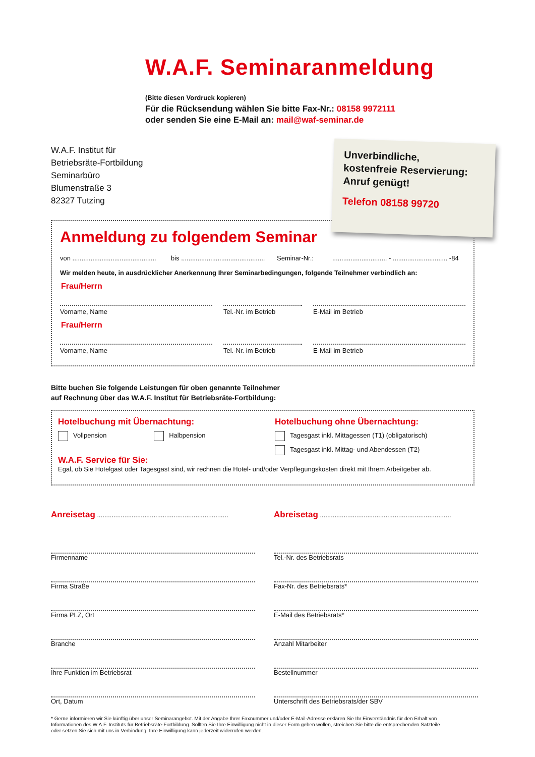W.A.F. Seminaranmeldung
(Bitte diesen Vordruck kopieren)
Für die Rücksendung wählen Sie bitte Fax-Nr.: 08158 9972111
oder senden Sie eine E-Mail an: mail@waf-seminar.de
W.A.F. Institut für
Betriebsräte-Fortbildung
Seminarbüro
Blumenstraße 3
82327 Tutzing
Anmeldung zu folgendem Seminar
von .............................................. bis .............................................. Seminar-Nr.:.............................. - .............................. -84
Wir melden heute, in ausdrücklicher Anerkennung Ihrer Seminarbedingungen, folgende Teilnehmer verbindlich an:
Frau/Herrn
Vorname, Name Tel.-Nr. im Betrieb E-Mail im Betrieb
Frau/Herrn
Vorname, Name Tel.-Nr. im Betrieb E-Mail im Betrieb
Unverbindliche,
kostenfreie Reservierung:
Anruf genügt!
Telefon 08158 99720
Bitte buchen Sie folgende Leistungen für oben genannte Teilnehmer
auf Rechnung über das W.A.F. Institut für Betriebsräte-Fortbildung:
Hotelbuchung mit Übernachtung:
Vollpension Halbpension
Hotelbuchung ohne Übernachtung:
Tagesgast inkl. Mittagessen (T1) (obligatorisch)
Tagesgast inkl. Mittag- und Abendessen (T2)
W.A.F. Service für Sie:
Egal, ob Sie Hotelgast oder Tagesgast sind, wir rechnen die Hotel- und/oder Verpflegungskosten direkt mit Ihrem Arbeitgeber ab.
Anreisetag ........................................................................
Abreisetag ........................................................................
Firmenname
Tel.-Nr. des Betriebsrats
Firma Straße
Fax-Nr. des Betriebsrats*
Firma PLZ, Ort
E-Mail des Betriebsrats*
Branche
Anzahl Mitarbeiter
Ihre Funktion im Betriebsrat
Bestellnummer
Ort, Datum
Unterschrift des Betriebsrats/der SBV
* Gerne informieren wir Sie künftig über unser Seminarangebot. Mit der Angabe Ihrer Faxnummer und/oder E-Mail-Adresse erklären Sie Ihr Einverständnis für den Erhalt von Informationen des W.A.F. Instituts für Betriebsräte-Fortbildung. Sollten Sie Ihre Einwilligung nicht in dieser Form geben wollen, streichen Sie bitte die entsprechenden Satzteile oder setzen Sie sich mit uns in Verbindung. Ihre Einwilligung kann jederzeit widerrufen werden.